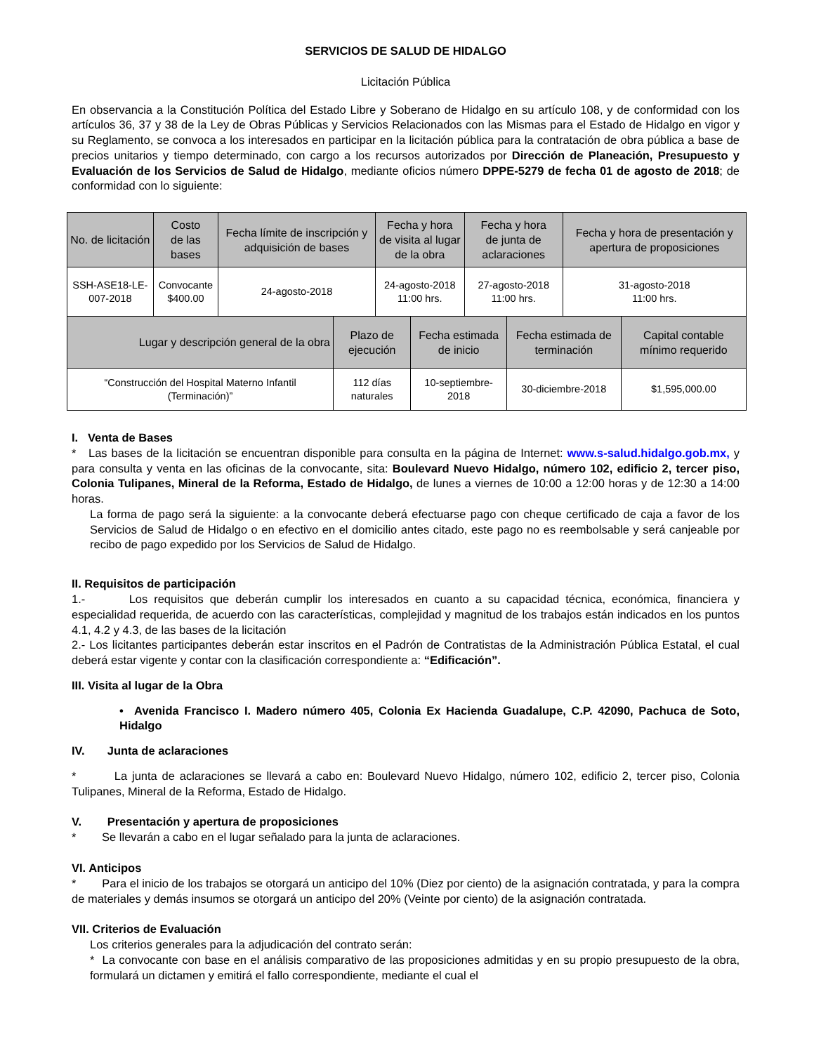SERVICIOS DE SALUD DE HIDALGO
Licitación Pública
En observancia a la Constitución Política del Estado Libre y Soberano de Hidalgo en su artículo 108, y de conformidad con los artículos 36, 37 y 38 de la Ley de Obras Públicas y Servicios Relacionados con las Mismas para el Estado de Hidalgo en vigor y su Reglamento, se convoca a los interesados en participar en la licitación pública para la contratación de obra pública a base de precios unitarios y tiempo determinado, con cargo a los recursos autorizados por Dirección de Planeación, Presupuesto y Evaluación de los Servicios de Salud de Hidalgo, mediante oficios número DPPE-5279 de fecha 01 de agosto de 2018; de conformidad con lo siguiente:
| No. de licitación | Costo de las bases | Fecha límite de inscripción y adquisición de bases | Fecha y hora de visita al lugar de la obra | Fecha y hora de junta de aclaraciones | Fecha y hora de presentación y apertura de proposiciones |
| SSH-ASE18-LE-007-2018 | Convocante $400.00 | 24-agosto-2018 | 24-agosto-2018 11:00 hrs. | 27-agosto-2018 11:00 hrs. | 31-agosto-2018 11:00 hrs. |
| Lugar y descripción general de la obra | Plazo de ejecución | Fecha estimada de inicio | Fecha estimada de terminación | Capital contable mínimo requerido |
| “Construcción del Hospital Materno Infantil (Terminación)” | 112 días naturales | 10-septiembre- 2018 | 30-diciembre-2018 | $1,595,000.00 |
I. Venta de Bases
* Las bases de la licitación se encuentran disponible para consulta en la página de Internet: www.s-salud.hidalgo.gob.mx, y para consulta y venta en las oficinas de la convocante, sita: Boulevard Nuevo Hidalgo, número 102, edificio 2, tercer piso, Colonia Tulipanes, Mineral de la Reforma, Estado de Hidalgo, de lunes a viernes de 10:00 a 12:00 horas y de 12:30 a 14:00 horas.
La forma de pago será la siguiente: a la convocante deberá efectuarse pago con cheque certificado de caja a favor de los Servicios de Salud de Hidalgo o en efectivo en el domicilio antes citado, este pago no es reembolsable y será canjeable por recibo de pago expedido por los Servicios de Salud de Hidalgo.
II. Requisitos de participación
1.- Los requisitos que deberán cumplir los interesados en cuanto a su capacidad técnica, económica, financiera y especialidad requerida, de acuerdo con las características, complejidad y magnitud de los trabajos están indicados en los puntos 4.1, 4.2 y 4.3, de las bases de la licitación
2.- Los licitantes participantes deberán estar inscritos en el Padrón de Contratistas de la Administración Pública Estatal, el cual deberá estar vigente y contar con la clasificación correspondiente a: “Edificación”.
III. Visita al lugar de la Obra
• Avenida Francisco I. Madero número 405, Colonia Ex Hacienda Guadalupe, C.P. 42090, Pachuca de Soto, Hidalgo
IV. Junta de aclaraciones
* La junta de aclaraciones se llevará a cabo en: Boulevard Nuevo Hidalgo, número 102, edificio 2, tercer piso, Colonia Tulipanes, Mineral de la Reforma, Estado de Hidalgo.
V. Presentación y apertura de proposiciones
* Se llevarán a cabo en el lugar señalado para la junta de aclaraciones.
VI. Anticipos
* Para el inicio de los trabajos se otorgará un anticipo del 10% (Diez por ciento) de la asignación contratada, y para la compra de materiales y demás insumos se otorgará un anticipo del 20% (Veinte por ciento) de la asignación contratada.
VII. Criterios de Evaluación
Los criterios generales para la adjudicación del contrato serán:
* La convocante con base en el análisis comparativo de las proposiciones admitidas y en su propio presupuesto de la obra, formulará un dictamen y emitirá el fallo correspondiente, mediante el cual el